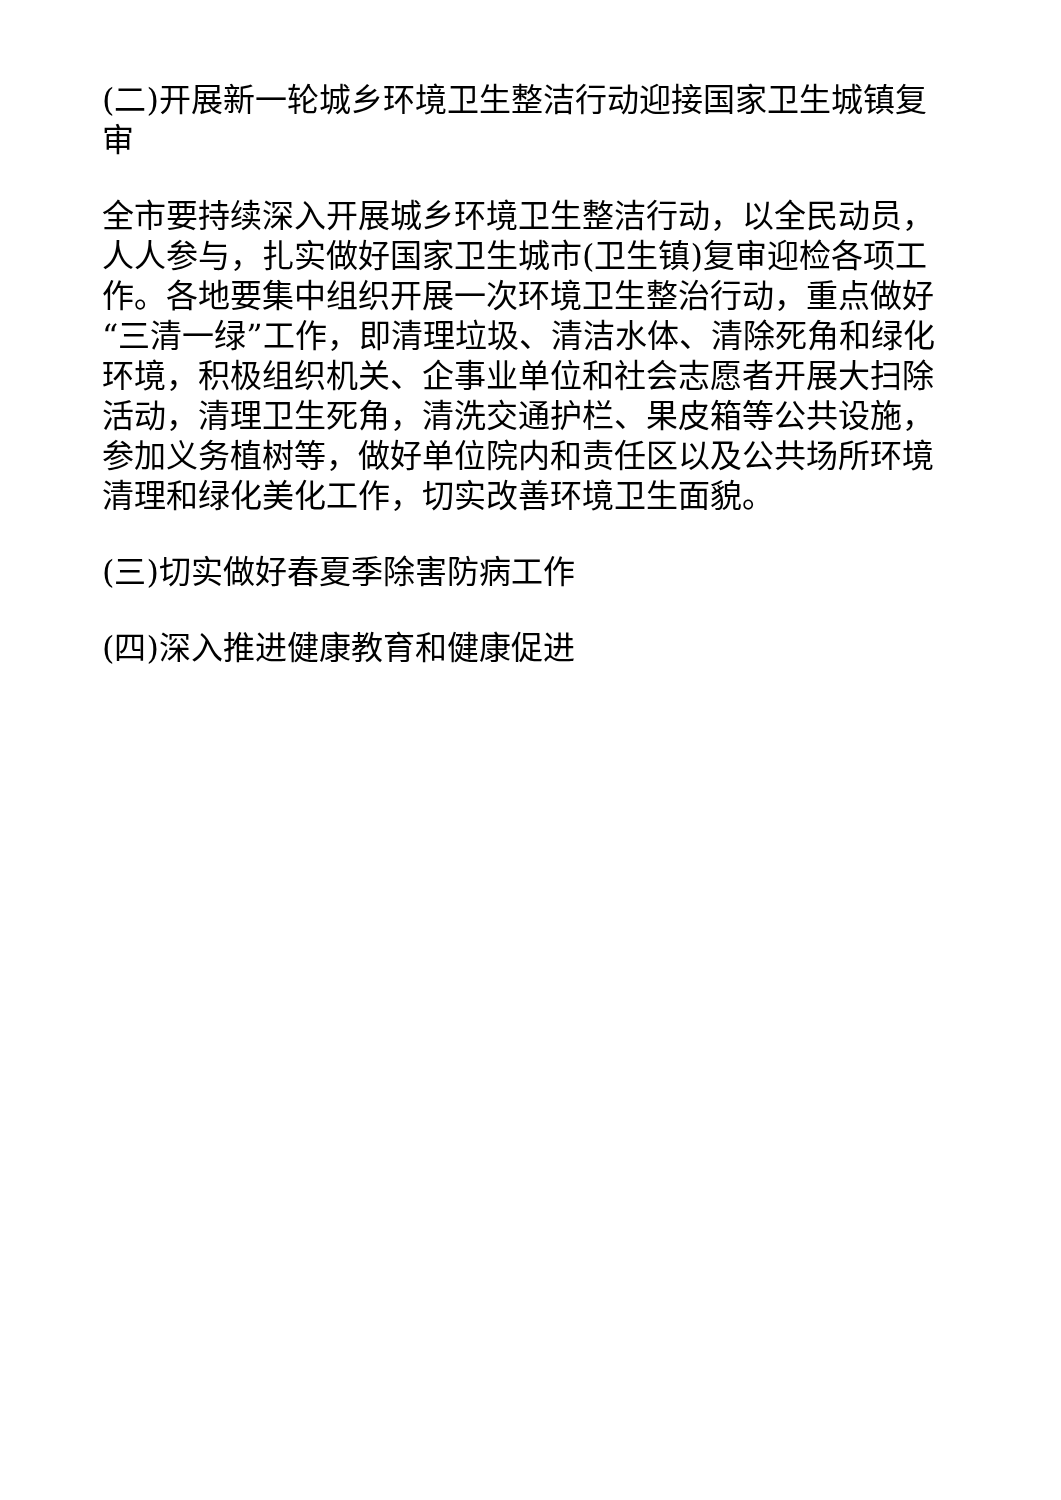(二)开展新一轮城乡环境卫生整洁行动迎接国家卫生城镇复审
全市要持续深入开展城乡环境卫生整洁行动，以全民动员，人人参与，扎实做好国家卫生城市(卫生镇)复审迎检各项工作。各地要集中组织开展一次环境卫生整治行动，重点做好“三清一绿”工作，即清理垃圾、清洁水体、清除死角和绿化环境，积极组织机关、企事业单位和社会志愿者开展大扫除活动，清理卫生死角，清洗交通护栏、果皮箱等公共设施，参加义务植树等，做好单位院内和责任区以及公共场所环境清理和绿化美化工作，切实改善环境卫生面貌。
(三)切实做好春夏季除害防病工作
(四)深入推进健康教育和健康促进